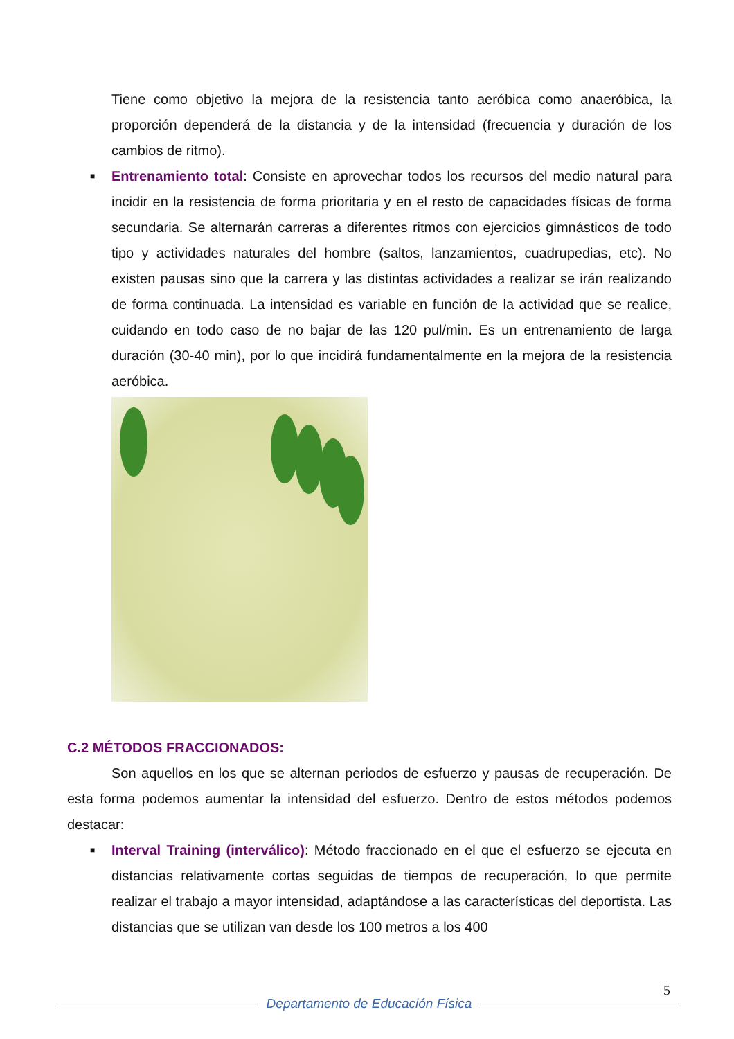Tiene como objetivo la mejora de la resistencia tanto aeróbica como anaeróbica, la proporción dependerá de la distancia y de la intensidad (frecuencia y duración de los cambios de ritmo).
■ Entrenamiento total: Consiste en aprovechar todos los recursos del medio natural para incidir en la resistencia de forma prioritaria y en el resto de capacidades físicas de forma secundaria. Se alternarán carreras a diferentes ritmos con ejercicios gimnásticos de todo tipo y actividades naturales del hombre (saltos, lanzamientos, cuadrupedias, etc). No existen pausas sino que la carrera y las distintas actividades a realizar se irán realizando de forma continuada. La intensidad es variable en función de la actividad que se realice, cuidando en todo caso de no bajar de las 120 pul/min. Es un entrenamiento de larga duración (30-40 min), por lo que incidirá fundamentalmente en la mejora de la resistencia aeróbica.
C.2 MÉTODOS FRACCIONADOS:
Son aquellos en los que se alternan periodos de esfuerzo y pausas de recuperación. De esta forma podemos aumentar la intensidad del esfuerzo. Dentro de estos métodos podemos destacar:
■ Interval Training (interválico): Método fraccionado en el que el esfuerzo se ejecuta en distancias relativamente cortas seguidas de tiempos de recuperación, lo que permite realizar el trabajo a mayor intensidad, adaptándose a las características del deportista. Las distancias que se utilizan van desde los 100 metros a los 400
5
Departamento de Educación Física